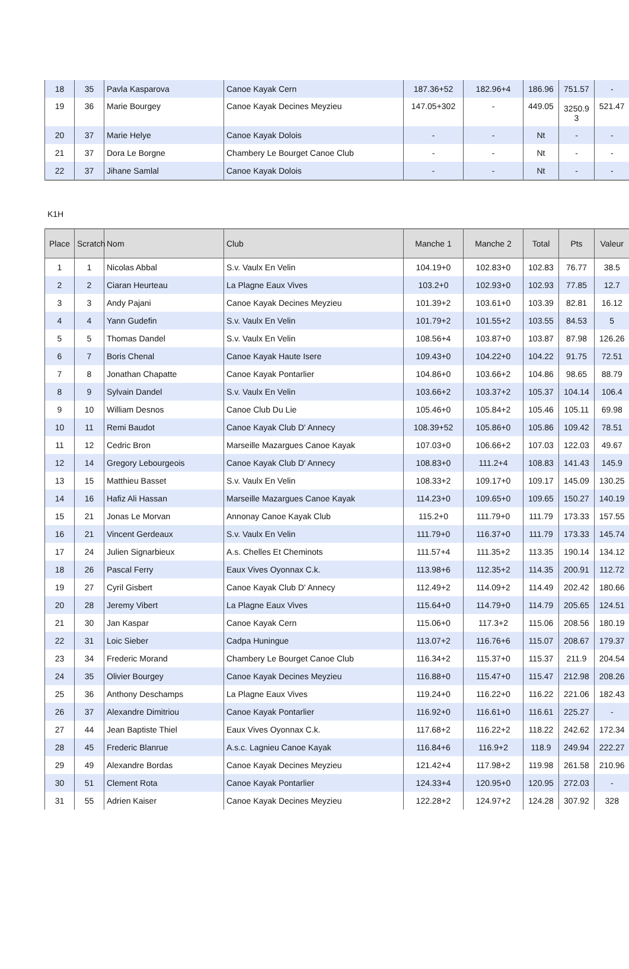| 18 | 35 | Pavla Kasparova | Canoe Kayak Cern | 187.36+52 | 182.96+4 | 186.96 | 751.57 | - |
| 19 | 36 | Marie Bourgey | Canoe Kayak Decines Meyzieu | 147.05+302 | - | 449.05 | 3250.9 3 | 521.47 |
| 20 | 37 | Marie Helye | Canoe Kayak Dolois | - | - | Nt | - | - |
| 21 | 37 | Dora Le Borgne | Chambery Le Bourget Canoe Club | - | - | Nt | - | - |
| 22 | 37 | Jihane Samlal | Canoe Kayak Dolois | - | - | Nt | - | - |
K1H
| Place | Scratch | Nom | Club | Manche 1 | Manche 2 | Total | Pts | Valeur |
| --- | --- | --- | --- | --- | --- | --- | --- | --- |
| 1 | 1 | Nicolas Abbal | S.v. Vaulx En Velin | 104.19+0 | 102.83+0 | 102.83 | 76.77 | 38.5 |
| 2 | 2 | Ciaran Heurteau | La Plagne Eaux Vives | 103.2+0 | 102.93+0 | 102.93 | 77.85 | 12.7 |
| 3 | 3 | Andy Pajani | Canoe Kayak Decines Meyzieu | 101.39+2 | 103.61+0 | 103.39 | 82.81 | 16.12 |
| 4 | 4 | Yann Gudefin | S.v. Vaulx En Velin | 101.79+2 | 101.55+2 | 103.55 | 84.53 | 5 |
| 5 | 5 | Thomas Dandel | S.v. Vaulx En Velin | 108.56+4 | 103.87+0 | 103.87 | 87.98 | 126.26 |
| 6 | 7 | Boris Chenal | Canoe Kayak Haute Isere | 109.43+0 | 104.22+0 | 104.22 | 91.75 | 72.51 |
| 7 | 8 | Jonathan Chapatte | Canoe Kayak Pontarlier | 104.86+0 | 103.66+2 | 104.86 | 98.65 | 88.79 |
| 8 | 9 | Sylvain Dandel | S.v. Vaulx En Velin | 103.66+2 | 103.37+2 | 105.37 | 104.14 | 106.4 |
| 9 | 10 | William Desnos | Canoe Club Du Lie | 105.46+0 | 105.84+2 | 105.46 | 105.11 | 69.98 |
| 10 | 11 | Remi Baudot | Canoe Kayak Club D' Annecy | 108.39+52 | 105.86+0 | 105.86 | 109.42 | 78.51 |
| 11 | 12 | Cedric Bron | Marseille Mazargues Canoe Kayak | 107.03+0 | 106.66+2 | 107.03 | 122.03 | 49.67 |
| 12 | 14 | Gregory Lebourgeois | Canoe Kayak Club D' Annecy | 108.83+0 | 111.2+4 | 108.83 | 141.43 | 145.9 |
| 13 | 15 | Matthieu Basset | S.v. Vaulx En Velin | 108.33+2 | 109.17+0 | 109.17 | 145.09 | 130.25 |
| 14 | 16 | Hafiz Ali Hassan | Marseille Mazargues Canoe Kayak | 114.23+0 | 109.65+0 | 109.65 | 150.27 | 140.19 |
| 15 | 21 | Jonas Le Morvan | Annonay Canoe Kayak Club | 115.2+0 | 111.79+0 | 111.79 | 173.33 | 157.55 |
| 16 | 21 | Vincent Gerdeaux | S.v. Vaulx En Velin | 111.79+0 | 116.37+0 | 111.79 | 173.33 | 145.74 |
| 17 | 24 | Julien Signarbieux | A.s. Chelles Et Cheminots | 111.57+4 | 111.35+2 | 113.35 | 190.14 | 134.12 |
| 18 | 26 | Pascal Ferry | Eaux Vives Oyonnax C.k. | 113.98+6 | 112.35+2 | 114.35 | 200.91 | 112.72 |
| 19 | 27 | Cyril Gisbert | Canoe Kayak Club D' Annecy | 112.49+2 | 114.09+2 | 114.49 | 202.42 | 180.66 |
| 20 | 28 | Jeremy Vibert | La Plagne Eaux Vives | 115.64+0 | 114.79+0 | 114.79 | 205.65 | 124.51 |
| 21 | 30 | Jan Kaspar | Canoe Kayak Cern | 115.06+0 | 117.3+2 | 115.06 | 208.56 | 180.19 |
| 22 | 31 | Loic Sieber | Cadpa Huningue | 113.07+2 | 116.76+6 | 115.07 | 208.67 | 179.37 |
| 23 | 34 | Frederic Morand | Chambery Le Bourget Canoe Club | 116.34+2 | 115.37+0 | 115.37 | 211.9 | 204.54 |
| 24 | 35 | Olivier Bourgey | Canoe Kayak Decines Meyzieu | 116.88+0 | 115.47+0 | 115.47 | 212.98 | 208.26 |
| 25 | 36 | Anthony Deschamps | La Plagne Eaux Vives | 119.24+0 | 116.22+0 | 116.22 | 221.06 | 182.43 |
| 26 | 37 | Alexandre Dimitriou | Canoe Kayak Pontarlier | 116.92+0 | 116.61+0 | 116.61 | 225.27 | - |
| 27 | 44 | Jean Baptiste Thiel | Eaux Vives Oyonnax C.k. | 117.68+2 | 116.22+2 | 118.22 | 242.62 | 172.34 |
| 28 | 45 | Frederic Blanrue | A.s.c. Lagnieu Canoe Kayak | 116.84+6 | 116.9+2 | 118.9 | 249.94 | 222.27 |
| 29 | 49 | Alexandre Bordas | Canoe Kayak Decines Meyzieu | 121.42+4 | 117.98+2 | 119.98 | 261.58 | 210.96 |
| 30 | 51 | Clement Rota | Canoe Kayak Pontarlier | 124.33+4 | 120.95+0 | 120.95 | 272.03 | - |
| 31 | 55 | Adrien Kaiser | Canoe Kayak Decines Meyzieu | 122.28+2 | 124.97+2 | 124.28 | 307.92 | 328 |